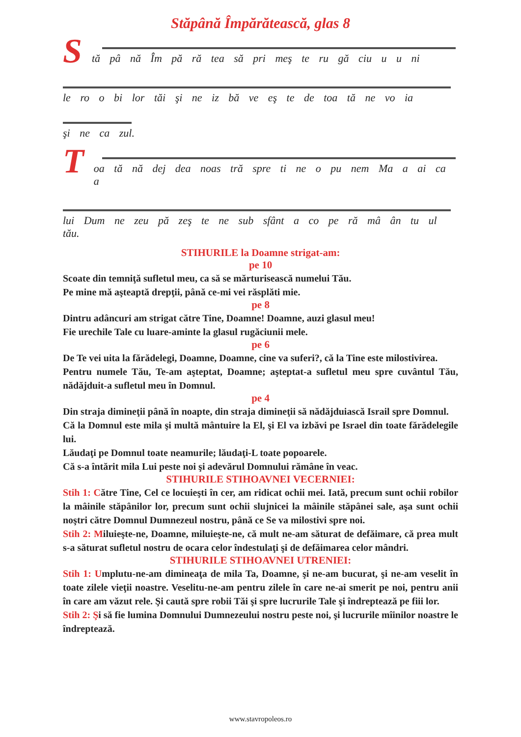Stăpână Împărătească, glas 8
S
tă pâ nă Îm pă ră tea să pri meş te ru gă ciu u u ni
le ro o bi lor tăi şi ne iz bă ve eş te de toa tă ne vo ia
şi ne ca zul.
T
oa tă nă dej dea noas tră spre ti ne o pu nem Ma a ai ca a
lui Dum ne zeu pă zeş te ne sub sfânt a co pe ră mâ ân tu ul tău.
STIHURILE la Doamne strigat-am:
pe 10
Scoate din temniţă sufletul meu, ca să se mărturisească numelui Tău.
Pe mine mă aşteaptă drepţii, până ce-mi vei răsplăti mie.
pe 8
Dintru adâncuri am strigat către Tine, Doamne! Doamne, auzi glasul meu!
Fie urechile Tale cu luare-aminte la glasul rugăciunii mele.
pe 6
De Te vei uita la fărădelegi, Doamne, Doamne, cine va suferi?, că la Tine este milostivirea.
Pentru numele Tău, Te-am aşteptat, Doamne; aşteptat-a sufletul meu spre cuvântul Tău, nădăjduit-a sufletul meu în Domnul.
pe 4
Din straja dimineţii până în noapte, din straja dimineţii să nădăjduiască Israil spre Domnul.
Că la Domnul este mila şi multă mântuire la El, şi El va izbăvi pe Israel din toate fărădelegile lui.
Lăudaţi pe Domnul toate neamurile; lăudaţi-L toate popoarele.
Că s-a întărit mila Lui peste noi şi adevărul Domnului rămâne în veac.
STIHURILE STIHOAVNEI VECERNIEI:
Stih 1: Către Tine, Cel ce locuieşti în cer, am ridicat ochii mei. Iată, precum sunt ochii robilor la mâinile stăpânilor lor, precum sunt ochii slujnicei la mâinile stăpânei sale, aşa sunt ochii noştri către Domnul Dumnezeul nostru, până ce Se va milostivi spre noi.
Stih 2: Miluieşte-ne, Doamne, miluieşte-ne, că mult ne-am săturat de defăimare, că prea mult s-a săturat sufletul nostru de ocara celor îndestulaţi şi de defăimarea celor mândri.
STIHURILE STIHOAVNEI UTRENIEI:
Stih 1: Umplutu-ne-am dimineaţa de mila Ta, Doamne, şi ne-am bucurat, şi ne-am veselit în toate zilele vieţii noastre. Veselitu-ne-am pentru zilele în care ne-ai smerit pe noi, pentru anii în care am văzut rele. Şi caută spre robii Tăi şi spre lucrurile Tale şi îndreptează pe fiii lor.
Stih 2: Şi să fie lumina Domnului Dumnezeului nostru peste noi, şi lucrurile mîinilor noastre le îndreptează.
www.stavropoleos.ro